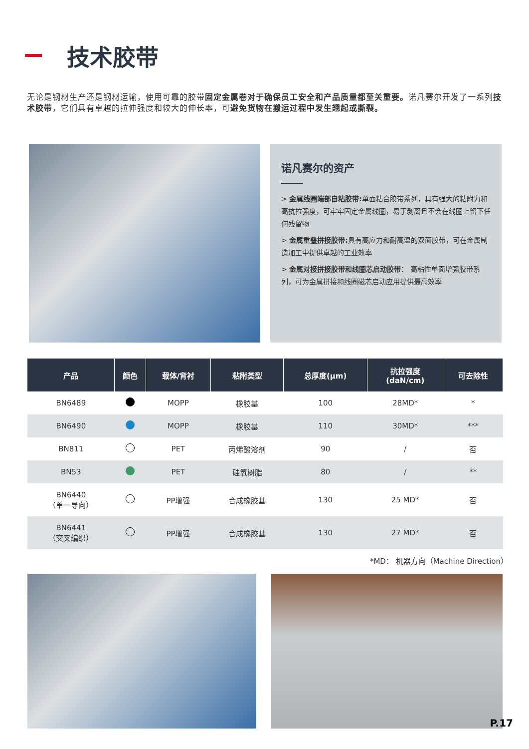技术胶带
无论是钢材生产还是钢材运输，使用可靠的胶带固定金属卷对于确保员工安全和产品质量都至关重要。诺凡赛尔开发了一系列技术胶带，它们具有卓越的拉伸强度和较大的伸长率，可避免货物在搬运过程中发生翘起或撕裂。
诺凡赛尔的资产
> 金属线圈端部自粘胶带: 单面粘合胶带系列，具有强大的粘附力和高抗拉强度，可牢牢固定金属线圈，易于剥离且不会在线圈上留下任何残留物
> 金属重叠拼接胶带: 具有高应力和耐高温的双面胶带，可在金属制造加工中提供卓越的工业效率
> 金属对接拼接胶带和线圈芯启动胶带： 高粘性单面增强胶带系列，可为金属拼接和线圈磁芯启动应用提供最高效率
| 产品 | 颜色 | 载体/背衬 | 粘附类型 | 总厚度(µm) | 抗拉强度 (daN/cm) | 可去除性 |
| --- | --- | --- | --- | --- | --- | --- |
| BN6489 | | MOPP | 橡胶基 | 100 | 28MD* | * |
| BN6490 | | MOPP | 橡胶基 | 110 | 30MD* | *** |
| BN811 | | PET | 丙烯酸溶剂 | 90 | / | 否 |
| BN53 | | PET | 硅氧树脂 | 80 | / | ** |
| BN6440 （单一导向） | | PP增强 | 合成橡胶基 | 130 | 25 MD* | 否 |
| BN6441 （交叉编织） | | PP增强 | 合成橡胶基 | 130 | 27 MD* | 否 |
*MD： 机器方向（Machine Direction）
P.17